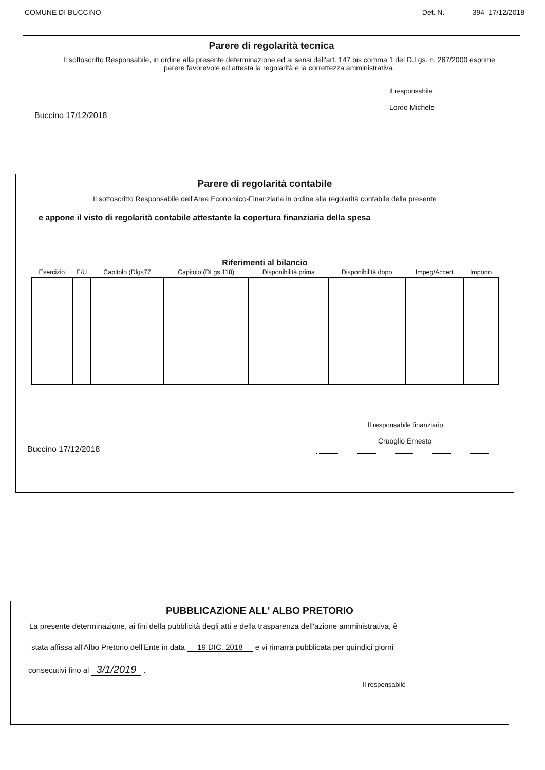COMUNE DI BUCCINO Det. N. 394 17/12/2018
Parere di regolarità tecnica
Il sottoscritto Responsabile, in ordine alla presente determinazione ed ai sensi dell'art. 147 bis comma 1 del D.Lgs. n. 267/2000 esprime parere favorevole ed attesta la regolarità e la correttezza amministrativa.
Buccino 17/12/2018
Il responsabile
Lordo Michele
Parere di regolarità contabile
Il sottoscritto Responsabile dell'Area Economico-Finanziaria in ordine alla regolarità contabile della presente
e appone il visto di regolarità contabile attestante la copertura finanziaria della spesa
Riferimenti al bilancio
| Esercizio | E/U | Capitolo (Dlgs77 | Capitolo (DLgs 118) | Disponibilità prima | Disponibilità dopo | Impeg/Accert | Importo |
| --- | --- | --- | --- | --- | --- | --- | --- |
Buccino 17/12/2018
Il responsabile finanziario
Cruoglio Ernesto
PUBBLICAZIONE ALL' ALBO PRETORIO
La presente determinazione, ai fini della pubblicità degli atti e della trasparenza dell'azione amministrativa, è
stata affissa all'Albo Pretorio dell'Ente in data 19 DIC. 2018 e vi rimarrà pubblicata per quindici giorni
consecutivi fino al 3/1/2019 .
Il responsabile